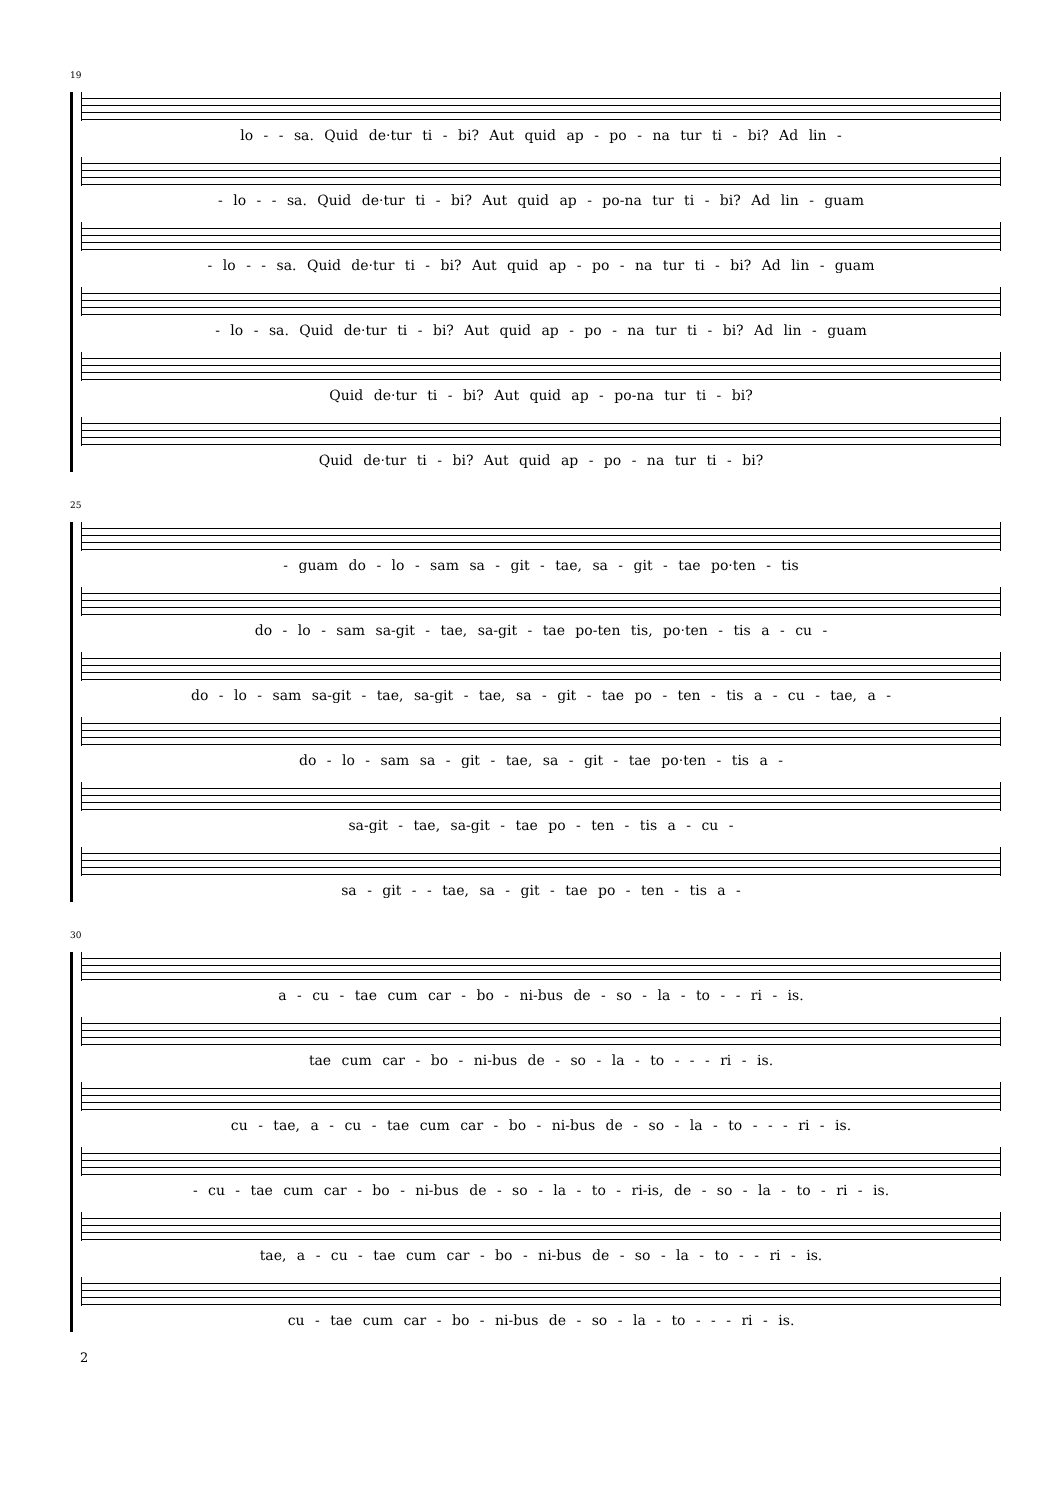19
lo - - sa. Quid de·tur ti - bi? Aut quid ap - po - na tur ti - bi? Ad lin -
- lo - - sa. Quid de·tur ti - bi? Aut quid ap - po-na tur ti - bi? Ad lin - guam
- lo - - sa. Quid de·tur ti - bi? Aut quid ap - po - na tur ti - bi? Ad lin - guam
- lo - sa. Quid de·tur ti - bi? Aut quid ap - po - na tur ti - bi? Ad lin - guam
Quid de·tur ti - bi? Aut quid ap - po-na tur ti - bi?
Quid de·tur ti - bi? Aut quid ap - po - na tur ti - bi?
25
- guam do - lo - sam sa - git - tae, sa - git - tae po·ten - tis
do - lo - sam sa-git - tae, sa-git - tae po-ten tis, po·ten - tis a - cu -
do - lo - sam sa-git - tae, sa-git - tae, sa - git - tae po - ten - tis a - cu - tae, a -
do - lo - sam sa - git - tae, sa - git - tae po·ten - tis a -
sa-git - tae, sa-git - tae po - ten - tis a - cu -
sa - git - - tae, sa - git - tae po - ten - tis a -
30
a - cu - tae cum car - bo - ni-bus de - so - la - to - - ri - is.
tae cum car - bo - ni-bus de - so - la - to - - - ri - is.
cu - tae, a - cu - tae cum car - bo - ni-bus de - so - la - to - - - ri - is.
- cu - tae cum car - bo - ni-bus de - so - la - to - ri-is, de - so - la - to - ri - is.
tae, a - cu - tae cum car - bo - ni-bus de - so - la - to - - ri - is.
cu - tae cum car - bo - ni-bus de - so - la - to - - - ri - is.
2